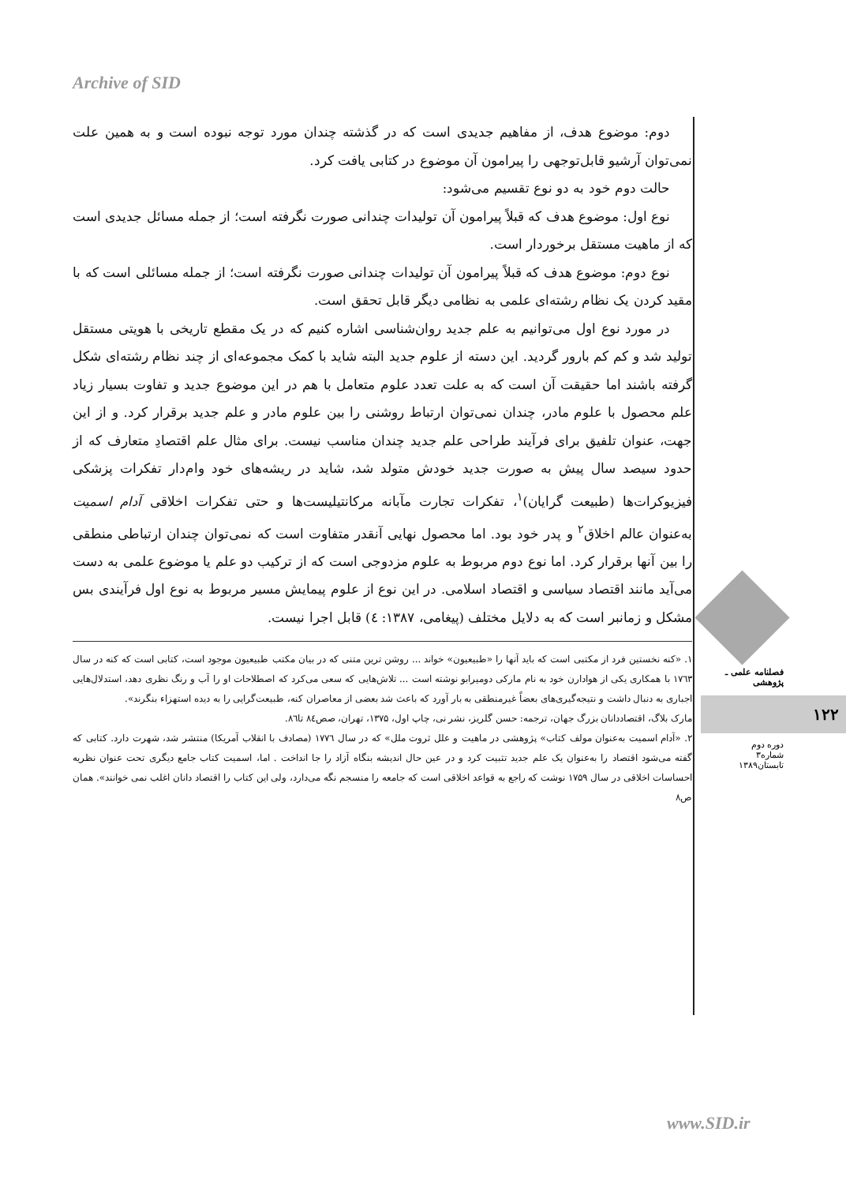Archive of SID
دوم: موضوع هدف، از مفاهیم جدیدی است که در گذشته چندان مورد توجه نبوده است و به همین علت نمی‌توان آرشیو قابل‌توجهی را پیرامون آن موضوع در کتابی یافت کرد.
حالت دوم خود به دو نوع تقسیم می‌شود:
نوع اول: موضوع هدف که قبلاً پیرامون آن تولیدات چندانی صورت نگرفته است؛ از جمله مسائل جدیدی است که از ماهیت مستقل برخوردار است.
نوع دوم: موضوع هدف که قبلاً پیرامون آن تولیدات چندانی صورت نگرفته است؛ از جمله مسائلی است که با مقید کردن یک نظام رشته‌ای علمی به نظامی دیگر قابل تحقق است.
در مورد نوع اول می‌توانیم به علم جدید روان‌شناسی اشاره کنیم که در یک مقطع تاریخی با هویتی مستقل تولید شد و کم کم بارور گردید. این دسته از علوم جدید البته شاید با کمک مجموعه‌ای از چند نظام رشته‌ای شکل گرفته باشند اما حقیقت آن است که به علت تعدد علوم متعامل با هم در این موضوع جدید و تفاوت بسیار زیاد علم محصول با علوم مادر، چندان نمی‌توان ارتباط روشنی را بین علوم مادر و علم جدید برقرار کرد. و از این جهت، عنوان تلفیق برای فرآیند طراحی علم جدید چندان مناسب نیست. برای مثال علم اقتصادِ متعارف که از حدود سیصد سال پیش به صورت جدید خودش متولد شد، شاید در ریشه‌های خود وام‌دار تفکرات پزشکی فیزیوکرات‌ها (طبیعت گرایان)<sup>۱</sup>، تفکرات تجارت مآبانه مرکانتیلیست‌ها و حتی تفکرات اخلاقی آدام اسمیت به‌عنوان عالم اخلاق<sup>۲</sup> و پدر خود بود. اما محصول نهایی آنقدر متفاوت است که نمی‌توان چندان ارتباطی منطقی را بین آنها برقرار کرد. اما نوع دوم مربوط به علوم مزدوجی است که از ترکیب دو علم یا موضوع علمی به دست می‌آید مانند اقتصاد سیاسی و اقتصاد اسلامی. در این نوع از علوم پیمایش مسیر مربوط به نوع اول فرآیندی بس مشکل و زمانبر است که به دلایل مختلف (پیغامی، ۱۳۸۷: ٤) قابل اجرا نیست.
۱. «کنه نخستین فرد از مکتبی است که باید آنها را «طبیعیون» خواند ... روشن ترین متنی که در بیان مکتب طبیعیون موجود است، کتابی است که کنه در سال ۱۷٦۳ با همکاری یکی از هوادارن خود به نام مارکی دومیرابو نوشته است ... تلاش‌هایی که سعی می‌کرد که اصطلاحات او را آب و رنگ نظری دهد، استدلال‌هایی اجباری به دنبال داشت و نتیجه‌گیری‌های بعضاً غیرمنطقی به بار آورد که باعث شد بعضی از معاصران کنه، طبیعت‌گرایی را به دیده استهزاء بنگرند».
مارک بلاگ، اقتصاددانان بزرگ جهان، ترجمه: حسن گلریز، نشر نی، چاپ اول، ۱۳۷۵، تهران، صص۸٤ تا۸٦.
۲. «آدام اسمیت به‌عنوان مولف کتاب» پژوهشی در ماهیت و علل ثروت ملل» که در سال ۱۷۷٦ (مصادف با انقلاب آمریکا) منتشر شد، شهرت دارد. کتابی که گفته می‌شود اقتصاد را به‌عنوان یک علم جدید تثبیت کرد و در عین حال اندیشه بنگاه آزاد را جا انداخت . اما، اسمیت کتاب جامع دیگری تحت عنوان نظریه احساسات اخلاقی در سال ۱۷۵۹ نوشت که راجع به قواعد اخلاقی است که جامعه را منسجم نگه می‌دارد، ولی این کتاب را اقتصاد دانان اغلب نمی خوانند». همان ص۸
فصلنامه علمی ـ پژوهشی
۱۲۲
دوره دوم
شماره۳
تابستان۱۳۸۹
www.SID.ir